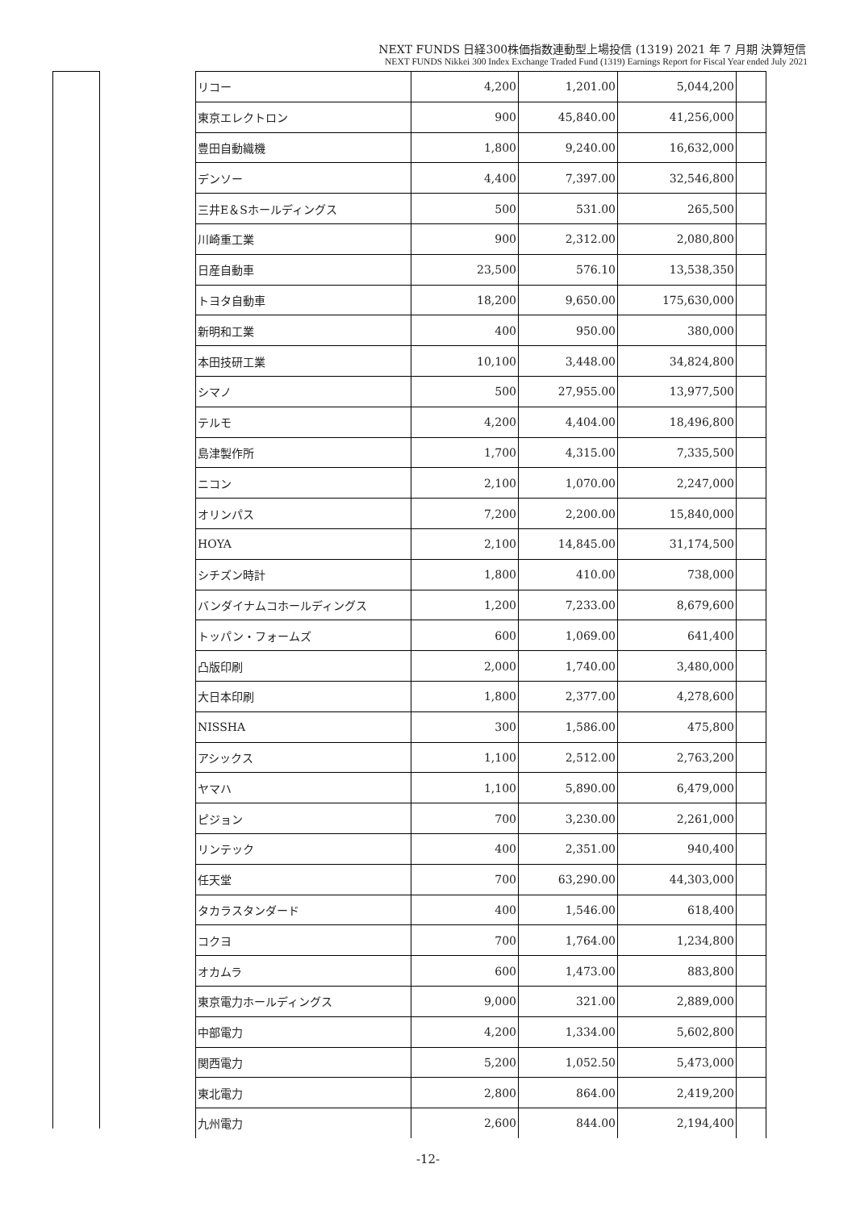NEXT FUNDS 日経300株価指数連動型上場投信 (1319) 2021 年 7 月期 決算短信
NEXT FUNDS Nikkei 300 Index Exchange Traded Fund (1319) Earnings Report for Fiscal Year ended July 2021
| リコー | 4,200 | 1,201.00 | 5,044,200 | |
| 東京エレクトロン | 900 | 45,840.00 | 41,256,000 | |
| 豊田自動織機 | 1,800 | 9,240.00 | 16,632,000 | |
| デンソー | 4,400 | 7,397.00 | 32,546,800 | |
| 三井E＆Sホールディングス | 500 | 531.00 | 265,500 | |
| 川崎重工業 | 900 | 2,312.00 | 2,080,800 | |
| 日産自動車 | 23,500 | 576.10 | 13,538,350 | |
| トヨタ自動車 | 18,200 | 9,650.00 | 175,630,000 | |
| 新明和工業 | 400 | 950.00 | 380,000 | |
| 本田技研工業 | 10,100 | 3,448.00 | 34,824,800 | |
| シマノ | 500 | 27,955.00 | 13,977,500 | |
| テルモ | 4,200 | 4,404.00 | 18,496,800 | |
| 島津製作所 | 1,700 | 4,315.00 | 7,335,500 | |
| ニコン | 2,100 | 1,070.00 | 2,247,000 | |
| オリンパス | 7,200 | 2,200.00 | 15,840,000 | |
| HOYA | 2,100 | 14,845.00 | 31,174,500 | |
| シチズン時計 | 1,800 | 410.00 | 738,000 | |
| バンダイナムコホールディングス | 1,200 | 7,233.00 | 8,679,600 | |
| トッパン・フォームズ | 600 | 1,069.00 | 641,400 | |
| 凸版印刷 | 2,000 | 1,740.00 | 3,480,000 | |
| 大日本印刷 | 1,800 | 2,377.00 | 4,278,600 | |
| NISSHA | 300 | 1,586.00 | 475,800 | |
| アシックス | 1,100 | 2,512.00 | 2,763,200 | |
| ヤマハ | 1,100 | 5,890.00 | 6,479,000 | |
| ピジョン | 700 | 3,230.00 | 2,261,000 | |
| リンテック | 400 | 2,351.00 | 940,400 | |
| 任天堂 | 700 | 63,290.00 | 44,303,000 | |
| タカラスタンダード | 400 | 1,546.00 | 618,400 | |
| コクヨ | 700 | 1,764.00 | 1,234,800 | |
| オカムラ | 600 | 1,473.00 | 883,800 | |
| 東京電力ホールディングス | 9,000 | 321.00 | 2,889,000 | |
| 中部電力 | 4,200 | 1,334.00 | 5,602,800 | |
| 関西電力 | 5,200 | 1,052.50 | 5,473,000 | |
| 東北電力 | 2,800 | 864.00 | 2,419,200 | |
| 九州電力 | 2,600 | 844.00 | 2,194,400 | |
-12-